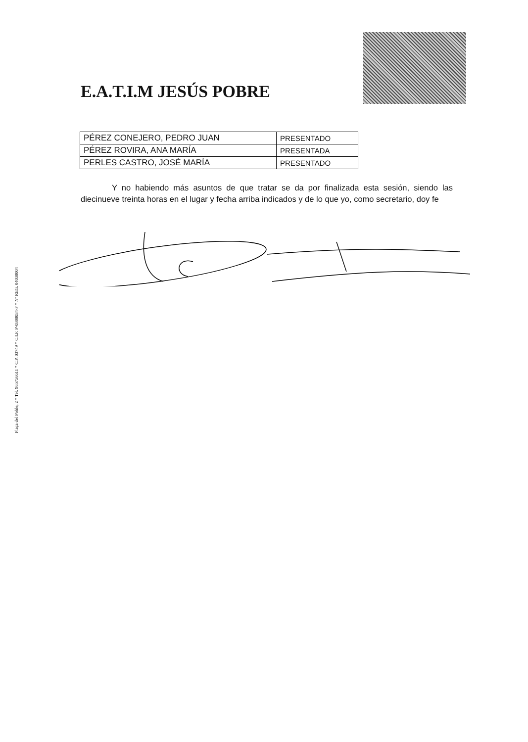Plaça del Poble, 2 * Tel. 965756611 * C.P. 03749 * C.I.F. P-0300034-F * Nº REG. 04030004
E.A.T.I.M JESÚS POBRE
| PÉREZ CONEJERO, PEDRO JUAN | PRESENTADO |
| PÉREZ ROVIRA, ANA MARÍA | PRESENTADA |
| PERLES CASTRO, JOSÉ MARÍA | PRESENTADO |
Y no habiendo más asuntos de que tratar se da por finalizada esta sesión, siendo las diecinueve treinta horas en el lugar y fecha arriba indicados y de lo que yo, como secretario, doy fe